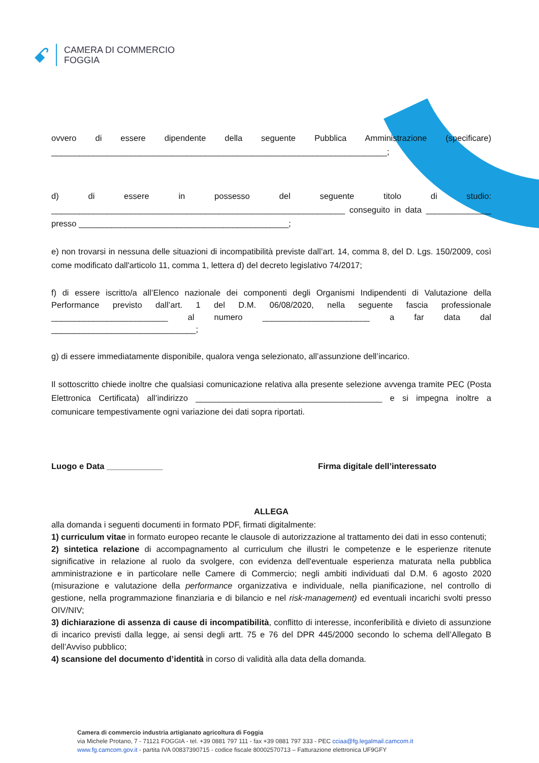ꗃ CAMERA DI COMMERCIO
FOGGIA
ovvero di essere dipendente della seguente Pubblica Amministrazione (specificare) ________________________________________________________________________;
d) di essere in possesso del seguente titolo di studio: _______________________________________________________________ conseguito in data ______________ presso _____________________________________________;
e) non trovarsi in nessuna delle situazioni di incompatibilità previste dall’art. 14, comma 8, del D. Lgs. 150/2009, così come modificato dall'articolo 11, comma 1, lettera d) del decreto legislativo 74/2017;
f) di essere iscritto/a all’Elenco nazionale dei componenti degli Organismi Indipendenti di Valutazione della Performance previsto dall’art. 1 del D.M. 06/08/2020, nella seguente fascia professionale _________________________ al numero _______________________ a far data dal _______________________________;
g) di essere immediatamente disponibile, qualora venga selezionato, all’assunzione dell’incarico.
Il sottoscritto chiede inoltre che qualsiasi comunicazione relativa alla presente selezione avvenga tramite PEC (Posta Elettronica Certificata) all’indirizzo ________________________________________ e si impegna inoltre a comunicare tempestivamente ogni variazione dei dati sopra riportati.
Luogo e Data ____________ Firma digitale dell’interessato
ALLEGA
alla domanda i seguenti documenti in formato PDF, firmati digitalmente:
1) curriculum vitae in formato europeo recante le clausole di autorizzazione al trattamento dei dati in esso contenuti;
2) sintetica relazione di accompagnamento al curriculum che illustri le competenze e le esperienze ritenute significative in relazione al ruolo da svolgere, con evidenza dell'eventuale esperienza maturata nella pubblica amministrazione e in particolare nelle Camere di Commercio; negli ambiti individuati dal D.M. 6 agosto 2020 (misurazione e valutazione della performance organizzativa e individuale, nella pianificazione, nel controllo di gestione, nella programmazione finanziaria e di bilancio e nel risk-management) ed eventuali incarichi svolti presso OIV/NIV;
3) dichiarazione di assenza di cause di incompatibilità, conflitto di interesse, inconferibilità e divieto di assunzione di incarico previsti dalla legge, ai sensi degli artt. 75 e 76 del DPR 445/2000 secondo lo schema dell’Allegato B dell’Avviso pubblico;
4) scansione del documento d’identità in corso di validità alla data della domanda.
Camera di commercio industria artigianato agricoltura di Foggia
via Michele Protano, 7 - 71121 FOGGIA - tel. +39 0881 797 111 - fax +39 0881 797 333 - PEC cciaa@fg.legalmail.camcom.it
www.fg.camcom.gov.it - partita IVA 00837390715 - codice fiscale 80002570713 – Fatturazione elettronica UF9GFY